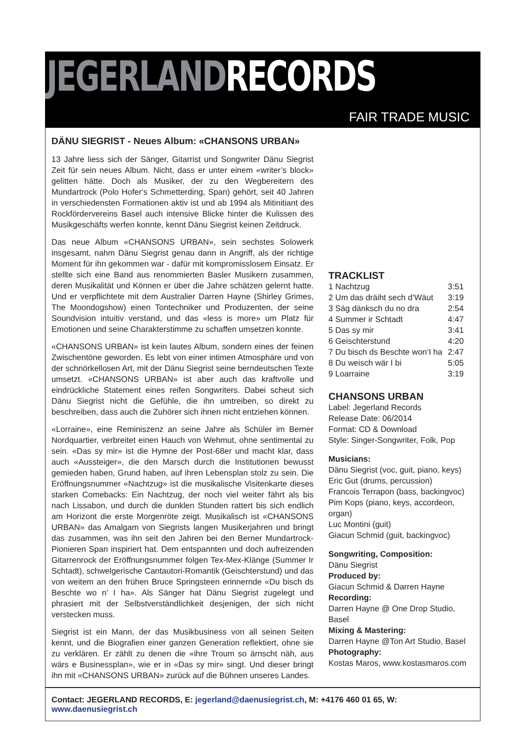JEGERLAND RECORDS
FAIR TRADE MUSIC
DÄNU SIEGRIST - Neues Album: «CHANSONS URBAN»
13 Jahre liess sich der Sänger, Gitarrist und Songwriter Dänu Siegrist Zeit für sein neues Album. Nicht, dass er unter einem «writer’s block» gelitten hätte. Doch als Musiker, der zu den Wegbereitern des Mundartrock (Polo Hofer‘s Schmetterding, Span) gehört, seit 40 Jahren in verschiedensten Formationen aktiv ist und ab 1994 als Mitinitiant des Rockfördervereins Basel auch intensive Blicke hinter die Kulissen des Musikgeschäfts werfen konnte, kennt Dänu Siegrist keinen Zeitdruck.
Das neue Album «CHANSONS URBAN», sein sechstes Solowerk insgesamt, nahm Dänu Siegrist genau dann in Angriff, als der richtige Moment für ihn gekommen war - dafür mit kompromisslosem Einsatz. Er stellte sich eine Band aus renommierten Basler Musikern zusammen, deren Musikalität und Können er über die Jahre schätzen gelernt hatte. Und er verpflichtete mit dem Australier Darren Hayne (Shirley Grimes, The Moondogshow) einen Tontechniker und Produzenten, der seine Soundvision intuitiv verstand, und das «less is more» um Platz für Emotionen und seine Charakterstimme zu schaffen umsetzen konnte.
«CHANSONS URBAN» ist kein lautes Album, sondern eines der feinen Zwischentöne geworden. Es lebt von einer intimen Atmosphäre und von der schnörkellosen Art, mit der Dänu Siegrist seine berndeutschen Texte umsetzt. «CHANSONS URBAN» ist aber auch das kraftvolle und eindrückliche Statement eines reifen Songwriters. Dabei scheut sich Dänu Siegrist nicht die Gefühle, die ihn umtreiben, so direkt zu beschreiben, dass auch die Zuhörer sich ihnen nicht entziehen können.
«Lorraine», eine Reminiszenz an seine Jahre als Schüler im Berner Nordquartier, verbreitet einen Hauch von Wehmut, ohne sentimental zu sein. «Das sy mir» ist die Hymne der Post-68er und macht klar, dass auch «Aussteiger», die den Marsch durch die Institutionen bewusst gemieden haben, Grund haben, auf ihren Lebensplan stolz zu sein. Die Eröffnungsnummer «Nachtzug» ist die musikalische Visitenkarte dieses starken Comebacks: Ein Nachtzug, der noch viel weiter fährt als bis nach Lissabon, und durch die dunklen Stunden rattert bis sich endlich am Horizont die erste Morgenröte zeigt. Musikalisch ist «CHANSONS URBAN» das Amalgam von Siegrists langen Musikerjahren und bringt das zusammen, was ihn seit den Jahren bei den Berner Mundartrock-Pionieren Span inspiriert hat. Dem entspannten und doch aufreizenden Gitarrenrock der Eröffnungsnummer folgen Tex-Mex-Klänge (Summer Ir Schtadt), schwelgerische Cantautori-Romantik (Geischterstund) und das von weitem an den frühen Bruce Springsteen erinnernde «Du bisch ds Beschte wo n’ I ha». Als Sänger hat Dänu Siegrist zugelegt und phrasiert mit der Selbstverständlichkeit desjenigen, der sich nicht verstecken muss.
Siegrist ist ein Mann, der das Musikbusiness von all seinen Seiten kennt, und die Biografien einer ganzen Generation reflektiert, ohne sie zu verklären. Er zählt zu denen die «ihre Troum so ärnscht näh, aus wärs e Businessplan», wie er in «Das sy mir» singt. Und dieser bringt ihn mit «CHANSONS URBAN» zurück auf die Bühnen unseres Landes.
TRACKLIST
| 1 Nachtzug | 3:51 |
| 2 Um das dräiht sech d‘Wäut | 3:19 |
| 3 Säg dänksch du no dra | 2:54 |
| 4 Summer ir Schtadt | 4:47 |
| 5 Das sy mir | 3:41 |
| 6 Geischterstund | 4:20 |
| 7 Du bisch ds Beschte won‘I ha | 2:47 |
| 8 Du weisch wär I bi | 5:05 |
| 9 Loarraine | 3:19 |
CHANSONS URBAN
Label: Jegerland Records
Release Date: 06/2014
Format: CD & Download
Style: Singer-Songwriter, Folk, Pop
Musicians:
Dänu Siegrist (voc, guit, piano, keys)
Eric Gut (drums, percussion)
Francois Terrapon (bass, backingvoc)
Pim Kops (piano, keys, accordeon, organ)
Luc Montini (guit)
Giacun Schmid (guit, backingvoc)
Songwriting, Composition:
Dänu Siegrist
Produced by:
Giacun Schmid & Darren Hayne
Recording:
Darren Hayne @ One Drop Studio, Basel
Mixing & Mastering:
Darren Hayne @Ton Art Studio, Basel
Photography:
Kostas Maros, www.kostasmaros.com
Contact: JEGERLAND RECORDS, E: jegerland@daenusiegrist.ch, M: +4176 460 01 65, W: www.daenusiegrist.ch